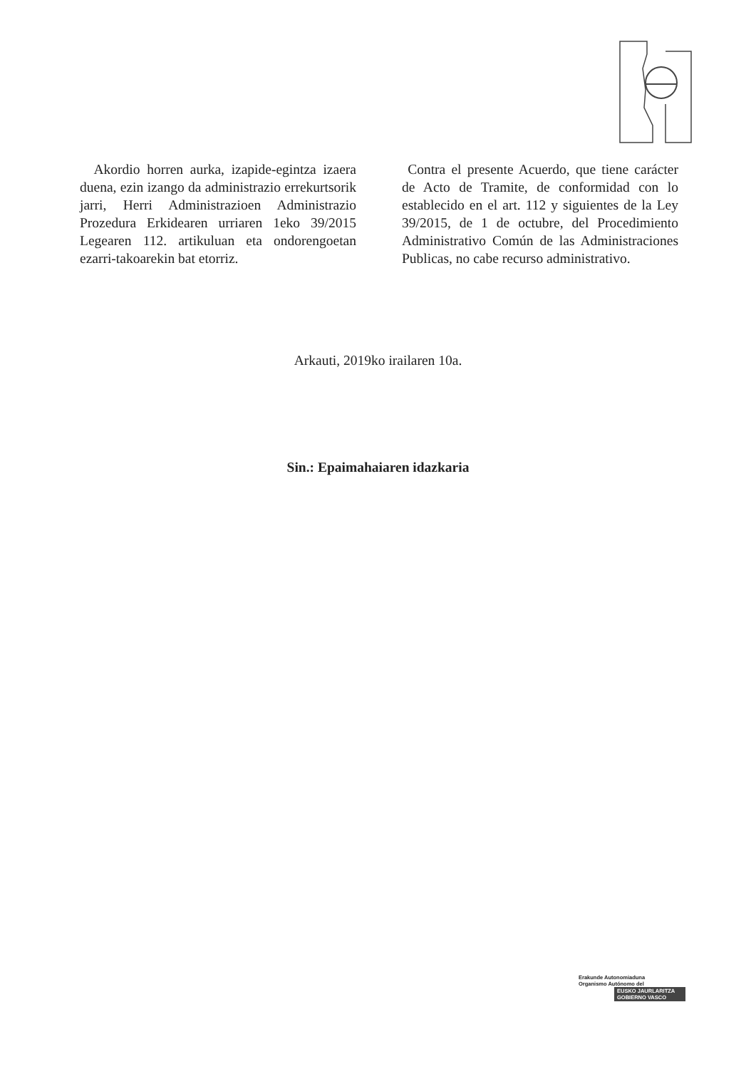Akordio horren aurka, izapide-egintza izaera duena, ezin izango da administrazio errekurtsorik jarri, Herri Administrazioen Administrazio Prozedura Erkidearen urriaren 1eko 39/2015 Legearen 112. artikuluan eta ondorengoetan ezarri-takoarekin bat etorriz.
Contra el presente Acuerdo, que tiene carácter de Acto de Tramite, de conformidad con lo establecido en el art. 112 y siguientes de la Ley 39/2015, de 1 de octubre, del Procedimiento Administrativo Común de las Administraciones Publicas, no cabe recurso administrativo.
Arkauti, 2019ko irailaren 10a.
Sin.: Epaimahaiaren idazkaria
Erakunde Autonomiaduna
Organismo Autónomo del
EUSKO JAURLARITZA
GOBIERNO VASCO